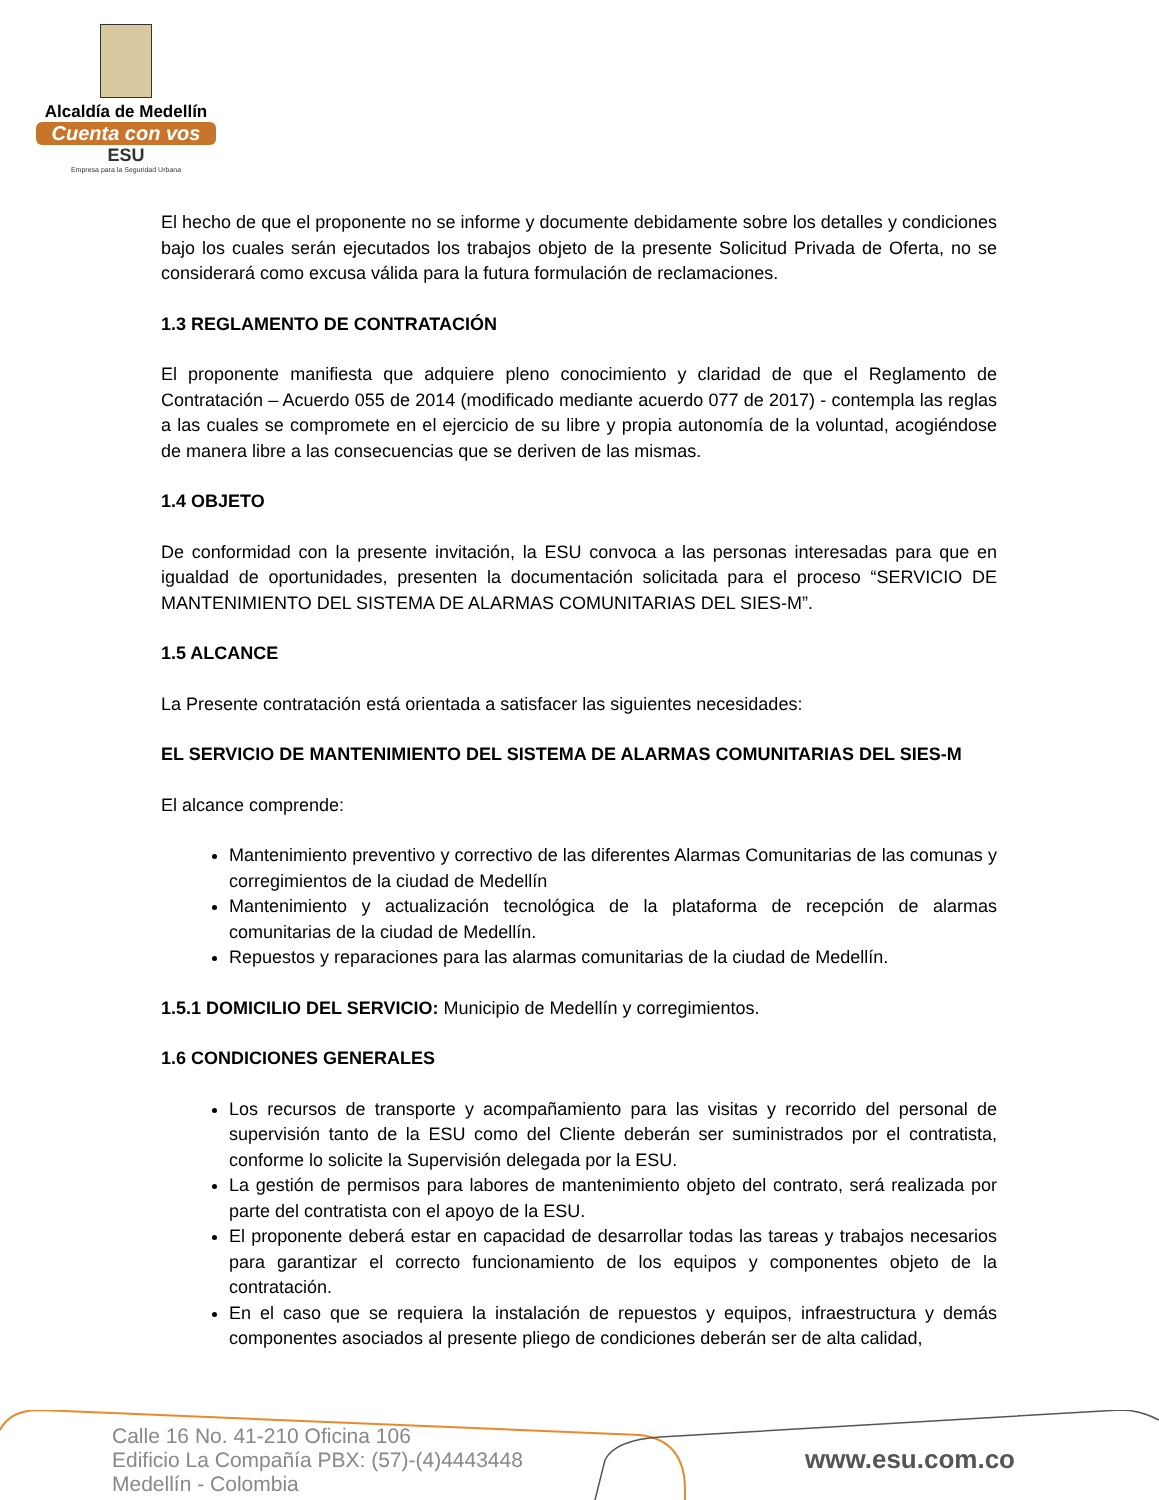Alcaldía de Medellín
Cuenta con vos
ESU
Empresa para la Seguridad Urbana
El hecho de que el proponente no se informe y documente debidamente sobre los detalles y condiciones bajo los cuales serán ejecutados los trabajos objeto de la presente Solicitud Privada de Oferta, no se considerará como excusa válida para la futura formulación de reclamaciones.
1.3 REGLAMENTO DE CONTRATACIÓN
El proponente manifiesta que adquiere pleno conocimiento y claridad de que el Reglamento de Contratación – Acuerdo 055 de 2014 (modificado mediante acuerdo 077 de 2017) - contempla las reglas a las cuales se compromete en el ejercicio de su libre y propia autonomía de la voluntad, acogiéndose de manera libre a las consecuencias que se deriven de las mismas.
1.4 OBJETO
De conformidad con la presente invitación, la ESU convoca a las personas interesadas para que en igualdad de oportunidades, presenten la documentación solicitada para el proceso “SERVICIO DE MANTENIMIENTO DEL SISTEMA DE ALARMAS COMUNITARIAS DEL SIES-M”.
1.5 ALCANCE
La Presente contratación está orientada a satisfacer las siguientes necesidades:
EL SERVICIO DE MANTENIMIENTO DEL SISTEMA DE ALARMAS COMUNITARIAS DEL SIES-M
El alcance comprende:
Mantenimiento preventivo y correctivo de las diferentes Alarmas Comunitarias de las comunas y corregimientos de la ciudad de Medellín
Mantenimiento y actualización tecnológica de la plataforma de recepción de alarmas comunitarias de la ciudad de Medellín.
Repuestos y reparaciones para las alarmas comunitarias de la ciudad de Medellín.
1.5.1 DOMICILIO DEL SERVICIO: Municipio de Medellín y corregimientos.
1.6 CONDICIONES GENERALES
Los recursos de transporte y acompañamiento para las visitas y recorrido del personal de supervisión tanto de la ESU como del Cliente deberán ser suministrados por el contratista, conforme lo solicite la Supervisión delegada por la ESU.
La gestión de permisos para labores de mantenimiento objeto del contrato, será realizada por parte del contratista con el apoyo de la ESU.
El proponente deberá estar en capacidad de desarrollar todas las tareas y trabajos necesarios para garantizar el correcto funcionamiento de los equipos y componentes objeto de la contratación.
En el caso que se requiera la instalación de repuestos y equipos, infraestructura y demás componentes asociados al presente pliego de condiciones deberán ser de alta calidad,
Calle 16 No. 41-210 Oficina 106
Edificio La Compañía PBX: (57)-(4)4443448
Medellín - Colombia
www.esu.com.co